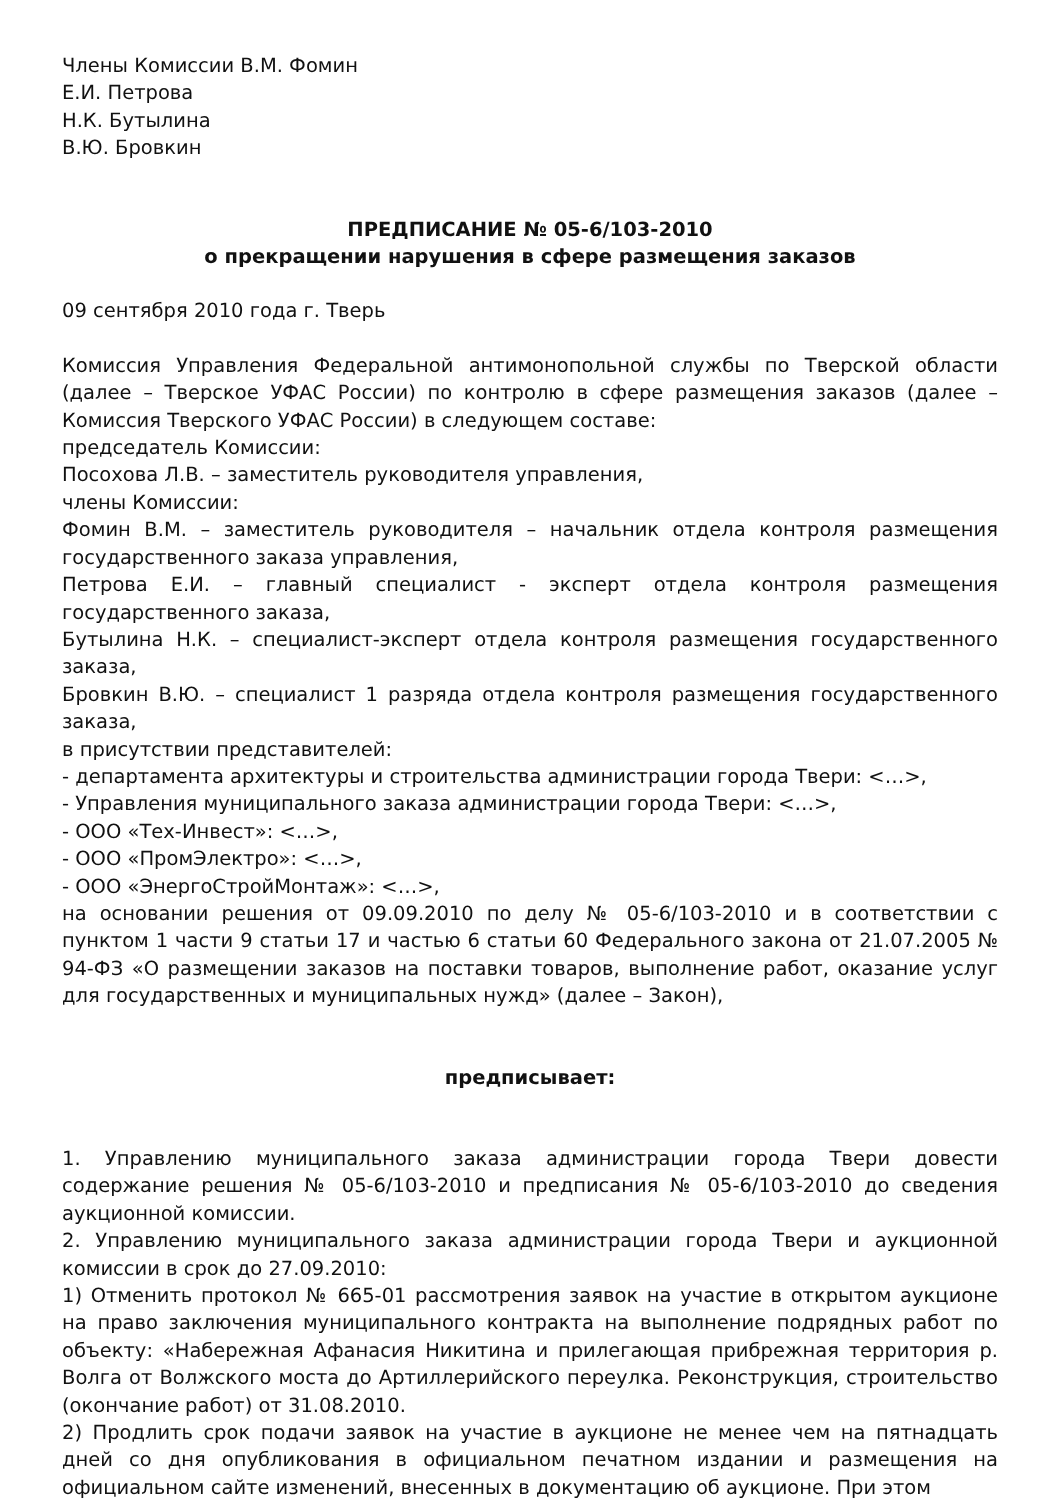Члены Комиссии В.М. Фомин
Е.И. Петрова
Н.К. Бутылина
В.Ю. Бровкин
ПРЕДПИСАНИЕ № 05-6/103-2010
о прекращении нарушения в сфере размещения заказов
09 сентября 2010 года г. Тверь
Комиссия Управления Федеральной антимонопольной службы по Тверской области (далее – Тверское УФАС России) по контролю в сфере размещения заказов (далее – Комиссия Тверского УФАС России) в следующем составе:
председатель Комиссии:
Посохова Л.В. – заместитель руководителя управления,
члены Комиссии:
Фомин В.М. – заместитель руководителя – начальник отдела контроля размещения государственного заказа управления,
Петрова Е.И. – главный специалист - эксперт отдела контроля размещения государственного заказа,
Бутылина Н.К. – специалист-эксперт отдела контроля размещения государственного заказа,
Бровкин В.Ю. – специалист 1 разряда отдела контроля размещения государственного заказа,
в присутствии представителей:
- департамента архитектуры и строительства администрации города Твери: <…>,
- Управления муниципального заказа администрации города Твери: <…>,
- ООО «Тех-Инвест»: <…>,
- ООО «ПромЭлектро»: <…>,
- ООО «ЭнергоСтройМонтаж»: <…>,
на основании решения от 09.09.2010 по делу № 05-6/103-2010 и в соответствии с пунктом 1 части 9 статьи 17 и частью 6 статьи 60 Федерального закона от 21.07.2005 № 94-ФЗ «О размещении заказов на поставки товаров, выполнение работ, оказание услуг для государственных и муниципальных нужд» (далее – Закон),
предписывает:
1. Управлению муниципального заказа администрации города Твери довести содержание решения № 05-6/103-2010 и предписания № 05-6/103-2010 до сведения аукционной комиссии.
2. Управлению муниципального заказа администрации города Твери и аукционной комиссии в срок до 27.09.2010:
1) Отменить протокол № 665-01 рассмотрения заявок на участие в открытом аукционе на право заключения муниципального контракта на выполнение подрядных работ по объекту: «Набережная Афанасия Никитина и прилегающая прибрежная территория р. Волга от Волжского моста до Артиллерийского переулка. Реконструкция, строительство (окончание работ) от 31.08.2010.
2) Продлить срок подачи заявок на участие в аукционе не менее чем на пятнадцать дней со дня опубликования в официальном печатном издании и размещения на официальном сайте изменений, внесенных в документацию об аукционе. При этом